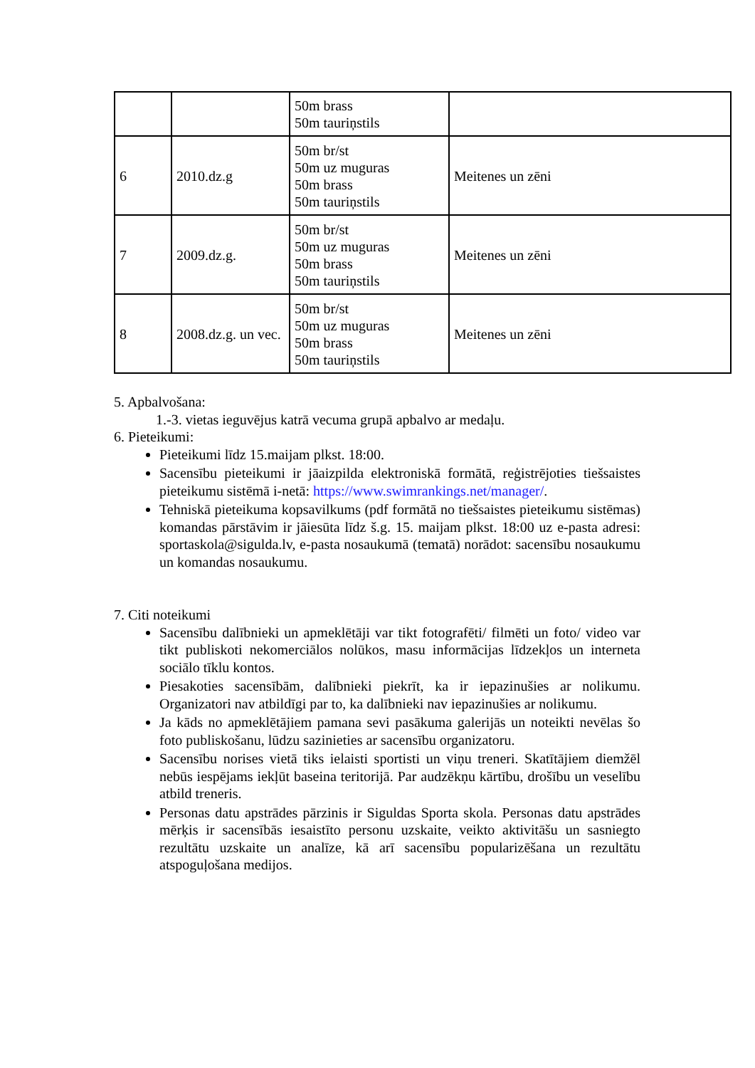| | | 50m brass 50m tauriņstils | |
| 6 | 2010.dz.g | 50m br/st 50m uz muguras 50m brass 50m tauriņstils | Meitenes un zēni |
| 7 | 2009.dz.g. | 50m br/st 50m uz muguras 50m brass 50m tauriņstils | Meitenes un zēni |
| 8 | 2008.dz.g. un vec. | 50m br/st 50m uz muguras 50m brass 50m tauriņstils | Meitenes un zēni |
5. Apbalvošana:
1.-3. vietas ieguvējus katrā vecuma grupā apbalvo ar medaļu.
6. Pieteikumi:
Pieteikumi līdz 15.maijam plkst. 18:00.
Sacensību pieteikumi ir jāaizpilda elektroniskā formātā, reģistrējoties tiešsaistes pieteikumu sistēmā i-netā: https://www.swimrankings.net/manager/.
Tehniskā pieteikuma kopsavilkums (pdf formātā no tiešsaistes pieteikumu sistēmas) komandas pārstāvim ir jāiesūta līdz š.g. 15. maijam plkst. 18:00 uz e-pasta adresi: sportaskola@sigulda.lv, e-pasta nosaukumā (tematā) norādot: sacensību nosaukumu un komandas nosaukumu.
7. Citi noteikumi
Sacensību dalībnieki un apmeklētāji var tikt fotografēti/ filmēti un foto/ video var tikt publiskoti nekomerciālos nolūkos, masu informācijas līdzekļos un interneta sociālo tīklu kontos.
Piesakoties sacensībām, dalībnieki piekrīt, ka ir iepazinušies ar nolikumu. Organizatori nav atbildīgi par to, ka dalībnieki nav iepazinušies ar nolikumu.
Ja kāds no apmeklētājiem pamana sevi pasākuma galerijās un noteikti nevēlas šo foto publiskošanu, lūdzu sazinieties ar sacensību organizatoru.
Sacensību norises vietā tiks ielaisti sportisti un viņu treneri. Skatītājiem diemžēl nebūs iespējams iekļūt baseina teritorijā. Par audzēkņu kārtību, drošību un veselību atbild treneris.
Personas datu apstrādes pārzinis ir Siguldas Sporta skola. Personas datu apstrādes mērķis ir sacensībās iesaistīto personu uzskaite, veikto aktivitāšu un sasniegto rezultātu uzskaite un analīze, kā arī sacensību popularizēšana un rezultātu atspoguļošana medijos.